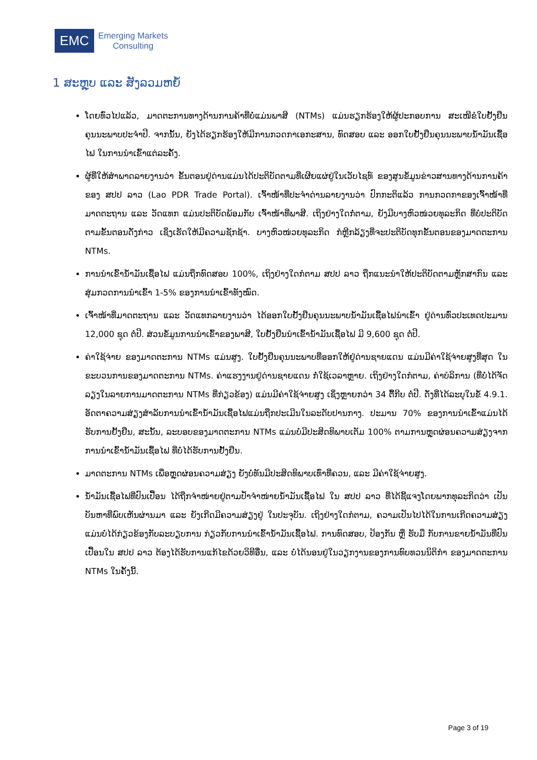EMC
Emerging Markets
Consulting
1 ສະຫຼຸບ ແລະ ສັງລວມຫຍໍ້
ໂດຍທົ່ວໄປແລ້ວ, ມາດຕະການທາງດ້ານການຄ້າທີ່ບໍ່ແມ່ນພາສີ (NTMs) ແມ່ນຮຽກຮ້ອງໃຫ້ຜູ້ປະກອບການ ສະເໜີຂໍໃບຢັ້ງຢືນຄຸນນະພາບປະຈຳປີ. ຈາກນັ້ນ, ຍັງໄດ້ຮຽກຮ້ອງໃຫ້ມີການກວດກາເອກະສານ, ທົດສອບ ແລະ ອອກໃບຢັ້ງຢືນຄຸນນະພາບນ້ຳມັນເຊື້ອໄຟ ໃນການນຳເຂົ້າແຕ່ລະຄັ້ງ.
ຜູ້ທີ່ໃຫ້ສຳພາດລາຍງານວ່າ ຂັ້ນຕອນຢູ່ດ່ານແມ່ນໄດ້ປະຕິບັດຕາມທີ່ເຜີຍແຜ່ຢູ່ໃນເວັບໄຊທ໌ ຂອງສູນຂໍ້ມູນຂ່າວສານທາງດ້ານການຄ້າຂອງ ສປປ ລາວ (Lao PDR Trade Portal). ເຈົ້າໜ້າທີ່ປະຈຳດ່ານລາຍງານວ່າ ປົກກະຕິແລ້ວ ການກວດກາຂອງເຈົ້າໜ້າທີ່ມາດຕະຖານ ແລະ ວັດແທກ ແມ່ນປະຕິບັດພ້ອມກັບ ເຈົ້າໜ້າທີ່ພາສີ. ເຖິງຢ່າງໃດກໍ່ຕາມ, ຍັງມີບາງຫົວໜ່ວຍທຸລະກິດ ທີ່ບໍ່ປະຕິບັດຕາມຂັ້ນຕອນດັ່ງກ່າວ ເຊິ່ງເຮັດໃຫ້ມີຄວາມຊັກຊ້າ. ບາງຫົວໜ່ວຍທຸລະກິດ ກໍຫຼີກລ້ຽງທີ່ຈະປະຕິບັດທຸກຂັ້ນຕອນຂອງມາດຕະການ NTMs.
ການນຳເຂົ້ານ້ຳມັນເຊື້ອໄຟ ແມ່ນຖືກທົດສອບ 100%, ເຖິງຢ່າງໃດກໍຕາມ ສປປ ລາວ ຖືກແນະນຳໃຫ້ປະຕິບັດຕາມຫຼັກສາກົນ ແລະ ສຸ່ມກວດການນຳເຂົ້າ 1-5% ຂອງການນຳເຂົ້າທັງໝົດ.
ເຈົ້າໜ້າທີ່ມາດຕະຖານ ແລະ ວັດແທກລາຍງານວ່າ ໄດ້ອອກໃບຢັ້ງຢືນຄຸນນະພາບນ້ຳມັນເຊື້ອໄຟນຳເຂົ້າ ຢູ່ດ່ານທົ່ວປະເທດປະມານ 12,000 ຊຸດ ຕໍ່ປີ. ສ່ວນຂໍ້ມູນການນຳເຂົ້າຂອງພາສີ, ໃບຢັ້ງຢືນນຳເຂົ້ານ້ຳມັນເຊື້ອໄຟ ມີ 9,600 ຊຸດ ຕໍ່ປີ.
ຄ່າໃຊ້ຈ່າຍ ຂອງມາດຕະການ NTMs ແມ່ນສູງ. ໃບຢັ້ງຢືນຄຸນນະພາບທີ່ອອກໃຫ້ຢູ່ດ່ານຊາຍແດນ ແມ່ນມີຄ່າໃຊ້ຈ່າຍສູງທີ່ສຸດ ໃນຂະບວນການຂອງມາດຕະການ NTMs. ຄ່າແຮງງານຢູ່ດ່ານຊາຍແດນ ກໍ່ໃຊ້ເວລາຫຼາຍ. ເຖິງຢ່າງໃດກໍຕາມ, ຄ່າບໍລິການ (ທີ່ບໍ່ໄດ້ຈັດລຽງໃນລາຍການມາດຕະການ NTMs ທີ່ກ່ຽວຂ້ອງ) ແມ່ນມີຄ່າໃຊ້ຈ່າຍສູງ ເຊິ່ງຫຼາຍກວ່າ 34 ຕື້ກີບ ຕໍ່ປີ. ດັ່ງທີ່ໄດ້ລະບຸໃນຂໍ້ 4.9.1. ອັດຕາຄວາມສ່ຽງສຳລັບການນຳເຂົ້ານ້ຳມັນເຊື້ອໄຟແມ່ນຖືກປະເມີນໃນລະດັບປານກາງ. ປະມານ 70% ຂອງການນຳເຂົ້າແມ່ນໄດ້ຮັບການຢັ້ງຢືນ, ສະນັ້ນ, ລະບອບຂອງມາດຕະການ NTMs ແມ່ນບໍ່ມີປະສິດທິພາບເຕັມ 100% ຕາມການຫຼຸດຜ່ອນຄວາມສ່ຽງຈາກການນຳເຂົ້ານ້ຳມັນເຊື້ອໄຟ ທີ່ບໍ່ໄດ້ຮັບການຢັ້ງຢືນ.
ມາດຕະການ NTMs ເພື່ອຫຼຸດຜ່ອນຄວາມສ່ຽງ ຍັງບໍ່ທັນມີປະສິດທິພາບເທົ່າທີ່ຄວນ, ແລະ ມີຄ່າໃຊ້ຈ່າຍສູງ.
ນ້ຳມັນເຊື້ອໄຟທີ່ປົນເປື້ອນ ໄດ້ຖືກຈຳໜ່າຍຢູ່ຕາມປ້ຳຈຳໜ່າຍນ້ຳມັນເຊື້ອໄຟ ໃນ ສປປ ລາວ ທີ່ໄດ້ຊີ້ແຈງໂດຍພາກທຸລະກິດວ່າ ເປັນບັນຫາທີ່ພົບເຫັນຜ່ານມາ ແລະ ຍັງເກີດມີຄວາມສ່ຽງຢູ່ ໃນປະຈຸບັນ. ເຖິງຢ່າງໃດກໍຕາມ, ຄວາມເປັນໄປໄດ້ໃນການເກີດຄວາມສ່ຽງ ແມ່ນບໍ່ໄດ້ກ່ຽວຂ້ອງກັບລະບຽບການ ກ່ຽວກັບການນຳເຂົ້ານ້ຳມັນເຊື້ອໄຟ. ການທົດສອບ, ປ້ອງກັນ ຫຼື ຮັບມື ກັບການຂາຍນ້ຳມັນທີ່ປົນເປື້ອນໃນ ສປປ ລາວ ຕ້ອງໄດ້ຮັບການແກ້ໄຂດ້ວຍວິທີອື່ນ, ແລະ ບໍ່ໄດ້ນອນຢູ່ໃນວຽກງານຂອງການທົບທວນນິຕິກຳ ຂອງມາດຕະການ NTMs ໃນຄັ້ງນີ້.
Page 3 of 19